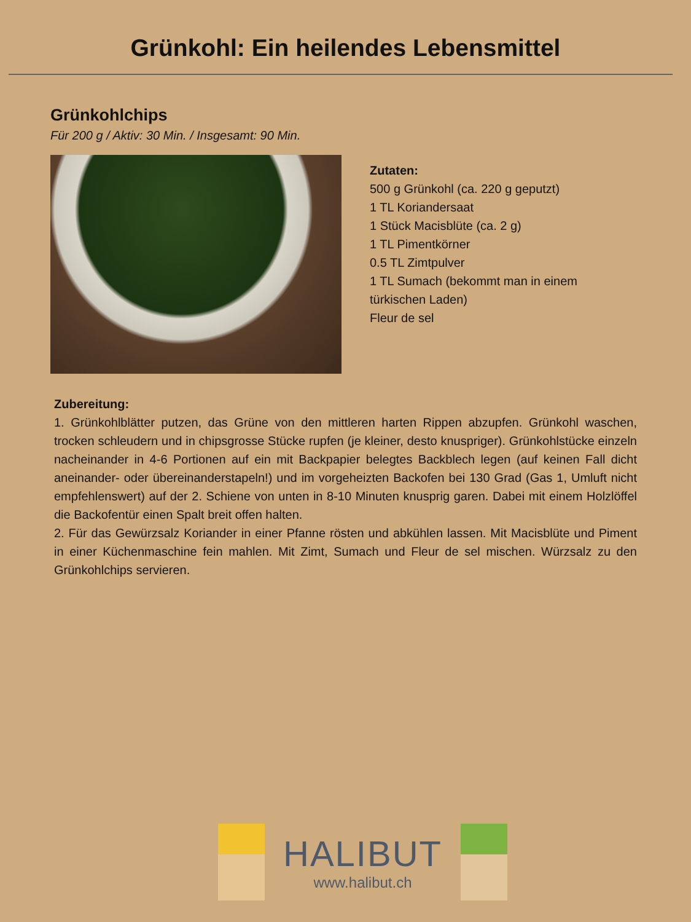Grünkohl: Ein heilendes Lebensmittel
Grünkohlchips
Für 200 g / Aktiv: 30 Min. / Insgesamt: 90 Min.
Zutaten:
500 g Grünkohl (ca. 220 g geputzt)
1 TL Koriandersaat
1 Stück Macisblüte (ca. 2 g)
1 TL Pimentkörner
0.5 TL Zimtpulver
1 TL Sumach (bekommt man in einem
türkischen Laden)
Fleur de sel
Zubereitung:
1. Grünkohlblätter putzen, das Grüne von den mittleren harten Rippen abzupfen. Grünkohl waschen, trocken schleudern und in chipsgrosse Stücke rupfen (je kleiner, desto knuspriger). Grünkohlstücke einzeln nacheinander in 4-6 Portionen auf ein mit Backpapier belegtes Backblech legen (auf keinen Fall dicht aneinander- oder übereinanderstapeln!) und im vorgeheizten Backofen bei 130 Grad (Gas 1, Umluft nicht empfehlenswert) auf der 2. Schiene von unten in 8-10 Minuten knusprig garen. Dabei mit einem Holzlöffel die Backofentür einen Spalt breit offen halten.
2. Für das Gewürzsalz Koriander in einer Pfanne rösten und abkühlen lassen. Mit Macisblüte und Piment in einer Küchenmaschine fein mahlen. Mit Zimt, Sumach und Fleur de sel mischen. Würzsalz zu den Grünkohlchips servieren.
HALIBUT
www.halibut.ch